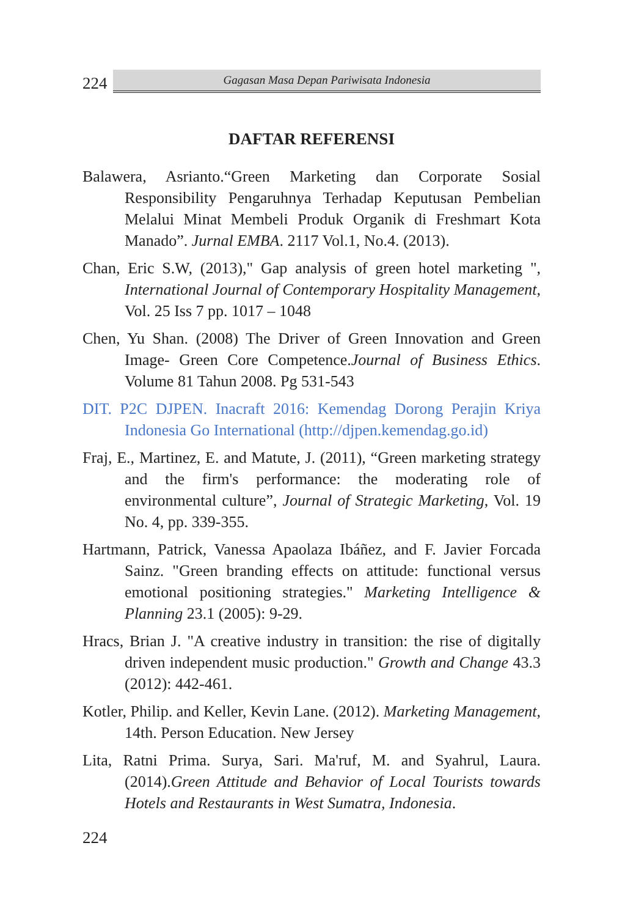224
Gagasan Masa Depan Pariwisata Indonesia
DAFTAR REFERENSI
Balawera, Asrianto.“Green Marketing dan Corporate Sosial Responsibility Pengaruhnya Terhadap Keputusan Pembelian Melalui Minat Membeli Produk Organik di Freshmart Kota Manado”. Jurnal EMBA. 2117 Vol.1, No.4. (2013).
Chan, Eric S.W, (2013)," Gap analysis of green hotel marketing ", International Journal of Contemporary Hospitality Management, Vol. 25 Iss 7 pp. 1017 – 1048
Chen, Yu Shan. (2008) The Driver of Green Innovation and Green Image- Green Core Competence.Journal of Business Ethics. Volume 81 Tahun 2008. Pg 531-543
DIT. P2C DJPEN. Inacraft 2016: Kemendag Dorong Perajin Kriya Indonesia Go International (http://djpen.kemendag.go.id)
Fraj, E., Martinez, E. and Matute, J. (2011), “Green marketing strategy and the firm's performance: the moderating role of environmental culture”, Journal of Strategic Marketing, Vol. 19 No. 4, pp. 339-355.
Hartmann, Patrick, Vanessa Apaolaza Ibáñez, and F. Javier Forcada Sainz. "Green branding effects on attitude: functional versus emotional positioning strategies." Marketing Intelligence & Planning 23.1 (2005): 9-29.
Hracs, Brian J. "A creative industry in transition: the rise of digitally driven independent music production." Growth and Change 43.3 (2012): 442-461.
Kotler, Philip. and Keller, Kevin Lane. (2012). Marketing Management, 14th. Person Education. New Jersey
Lita, Ratni Prima. Surya, Sari. Ma'ruf, M. and Syahrul, Laura.(2014).Green Attitude and Behavior of Local Tourists towards Hotels and Restaurants in West Sumatra, Indonesia.
224